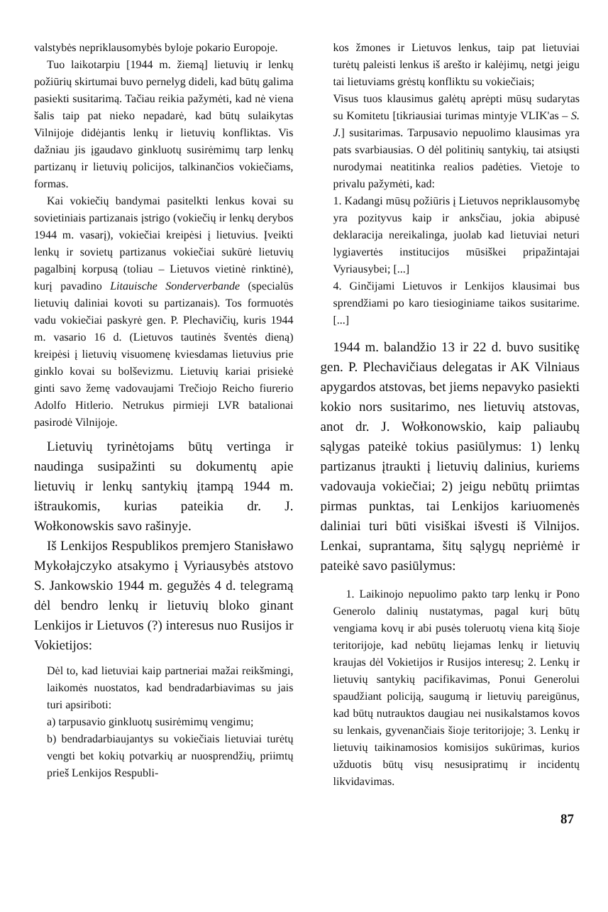valstybės nepriklausomybės byloje pokario Europoje.
Tuo laikotarpiu [1944 m. žiemą] lietuvių ir lenkų požiūrių skirtumai buvo pernelyg dideli, kad būtų galima pasiekti susitarimą. Tačiau reikia pažymėti, kad nė viena šalis taip pat nieko nepadarė, kad būtų sulaikytas Vilnijoje didėjantis lenkų ir lietuvių konfliktas. Vis dažniau jis įgaudavo ginkluotų susirėmimų tarp lenkų partizanų ir lietuvių policijos, talkinančios vokiečiams, formas.
Kai vokiečių bandymai pasitelkti lenkus kovai su sovietiniais partizanais įstrigo (vokiečių ir lenkų derybos 1944 m. vasarį), vokiečiai kreipėsi į lietuvius. Įveikti lenkų ir sovietų partizanus vokiečiai sukūrė lietuvių pagalbinį korpusą (toliau – Lietuvos vietinė rinktinė), kurį pavadino Litauische Sonderverbande (specialūs lietuvių daliniai kovoti su partizanais). Tos formuotės vadu vokiečiai paskyrė gen. P. Plechavičių, kuris 1944 m. vasario 16 d. (Lietuvos tautinės šventės dieną) kreipėsi į lietuvių visuomenę kviesdamas lietuvius prie ginklo kovai su bolševizmu. Lietuvių kariai prisiekė ginti savo žemę vadovaujami Trečiojo Reicho fiurerio Adolfo Hitlerio. Netrukus pirmieji LVR batalionai pasirodė Vilnijoje.
Lietuvių tyrinėtojams būtų vertinga ir naudinga susipažinti su dokumentų apie lietuvių ir lenkų santykių įtampą 1944 m. ištraukomis, kurias pateikia dr. J. Wołkonowskis savo rašinyje.
Iš Lenkijos Respublikos premjero Stanisławo Mykołajczyko atsakymo į Vyriausybės atstovo S. Jankowskio 1944 m. gegužės 4 d. telegramą dėl bendro lenkų ir lietuvių bloko ginant Lenkijos ir Lietuvos (?) interesus nuo Rusijos ir Vokietijos:
Dėl to, kad lietuviai kaip partneriai mažai reikšmingi, laikomės nuostatos, kad bendradarbiavimas su jais turi apsiriboti:
a) tarpusavio ginkluotų susirėmimų vengimu;
b) bendradarbiaujantys su vokiečiais lietuviai turėtų vengti bet kokių potvarkių ar nuosprendžių, priimtų prieš Lenkijos Respubli-
kos žmones ir Lietuvos lenkus, taip pat lietuviai turėtų paleisti lenkus iš arešto ir kalėjimų, netgi jeigu tai lietuviams grėstų konfliktu su vokiečiais;
Visus tuos klausimus galėtų aprėpti mūsų sudarytas su Komitetu [tikriausiai turimas mintyje VLIK'as – S. J.] susitarimas. Tarpusavio nepuolimo klausimas yra pats svarbiausias. O dėl politinių santykių, tai atsiųsti nurodymai neatitinka realios padėties. Vietoje to privalu pažymėti, kad:
1. Kadangi mūsų požiūris į Lietuvos nepriklausomybę yra pozityvus kaip ir anksčiau, jokia abipusė deklaracija nereikalinga, juolab kad lietuviai neturi lygiavertės institucijos mūsiškei pripažintajai Vyriausybei; [...]
4. Ginčijami Lietuvos ir Lenkijos klausimai bus sprendžiami po karo tiesioginiame taikos susitarime. [...]
1944 m. balandžio 13 ir 22 d. buvo susitikę gen. P. Plechavičiaus delegatas ir AK Vilniaus apygardos atstovas, bet jiems nepavyko pasiekti kokio nors susitarimo, nes lietuvių atstovas, anot dr. J. Wołkonowskio, kaip paliaubų sąlygas pateikė tokius pasiūlymus: 1) lenkų partizanus įtraukti į lietuvių dalinius, kuriems vadovauja vokiečiai; 2) jeigu nebūtų priimtas pirmas punktas, tai Lenkijos kariuomenės daliniai turi būti visiškai išvesti iš Vilnijos. Lenkai, suprantama, šitų sąlygų nepriėmė ir pateikė savo pasiūlymus:
1. Laikinojo nepuolimo pakto tarp lenkų ir Pono Generolo dalinių nustatymas, pagal kurį būtų vengiama kovų ir abi pusės toleruotų viena kitą šioje teritorijoje, kad nebūtų liejamas lenkų ir lietuvių kraujas dėl Vokietijos ir Rusijos interesų; 2. Lenkų ir lietuvių santykių pacifikavimas, Ponui Generolui spaudžiant policiją, saugumą ir lietuvių pareigūnus, kad būtų nutrauktos daugiau nei nusikalstamos kovos su lenkais, gyvenančiais šioje teritorijoje; 3. Lenkų ir lietuvių taikinamosios komisijos sukūrimas, kurios užduotis būtų visų nesusipratimų ir incidentų likvidavimas.
87